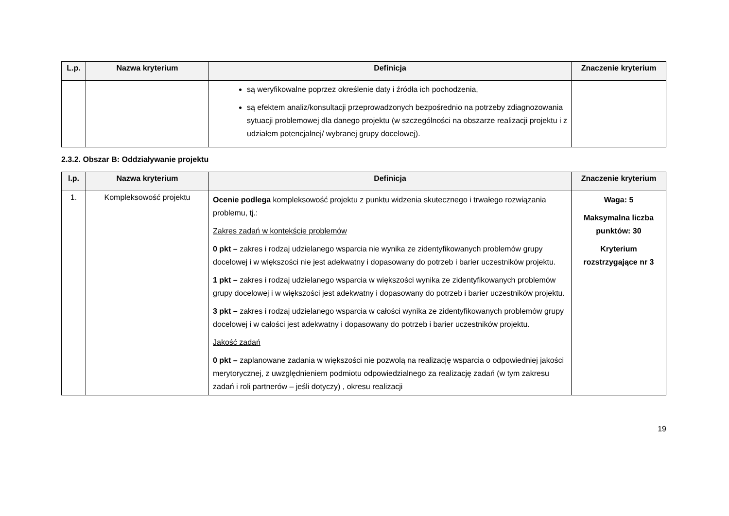| L.p. | Nazwa kryterium | Definicja | Znaczenie kryterium |
| --- | --- | --- | --- |
| | | są weryfikowalne poprzez określenie daty i źródła ich pochodzenia, są efektem analiz/konsultacji przeprowadzonych bezpośrednio na potrzeby zdiagnozowania sytuacji problemowej dla danego projektu (w szczególności na obszarze realizacji projektu i z udziałem potencjalnej/ wybranej grupy docelowej). | |
2.3.2. Obszar B: Oddziaływanie projektu
| l.p. | Nazwa kryterium | Definicja | Znaczenie kryterium |
| --- | --- | --- | --- |
| 1. | Kompleksowość projektu | Ocenie podlega kompleksowość projektu z punktu widzenia skutecznego i trwałego rozwiązania problemu, tj.: Zakres zadań w kontekście problemów 0 pkt – zakres i rodzaj udzielanego wsparcia nie wynika ze zidentyfikowanych problemów grupy docelowej i w większości nie jest adekwatny i dopasowany do potrzeb i barier uczestników projektu. 1 pkt – zakres i rodzaj udzielanego wsparcia w większości wynika ze zidentyfikowanych problemów grupy docelowej i w większości jest adekwatny i dopasowany do potrzeb i barier uczestników projektu. 3 pkt – zakres i rodzaj udzielanego wsparcia w całości wynika ze zidentyfikowanych problemów grupy docelowej i w całości jest adekwatny i dopasowany do potrzeb i barier uczestników projektu. Jakość zadań 0 pkt – zaplanowane zadania w większości nie pozwolą na realizację wsparcia o odpowiedniej jakości merytorycznej, z uwzględnieniem podmiotu odpowiedzialnego za realizację zadań (w tym zakresu zadań i roli partnerów – jeśli dotyczy) , okresu realizacji | Waga: 5 Maksymalna liczba punktów: 30 Kryterium rozstrzygające nr 3 |
19